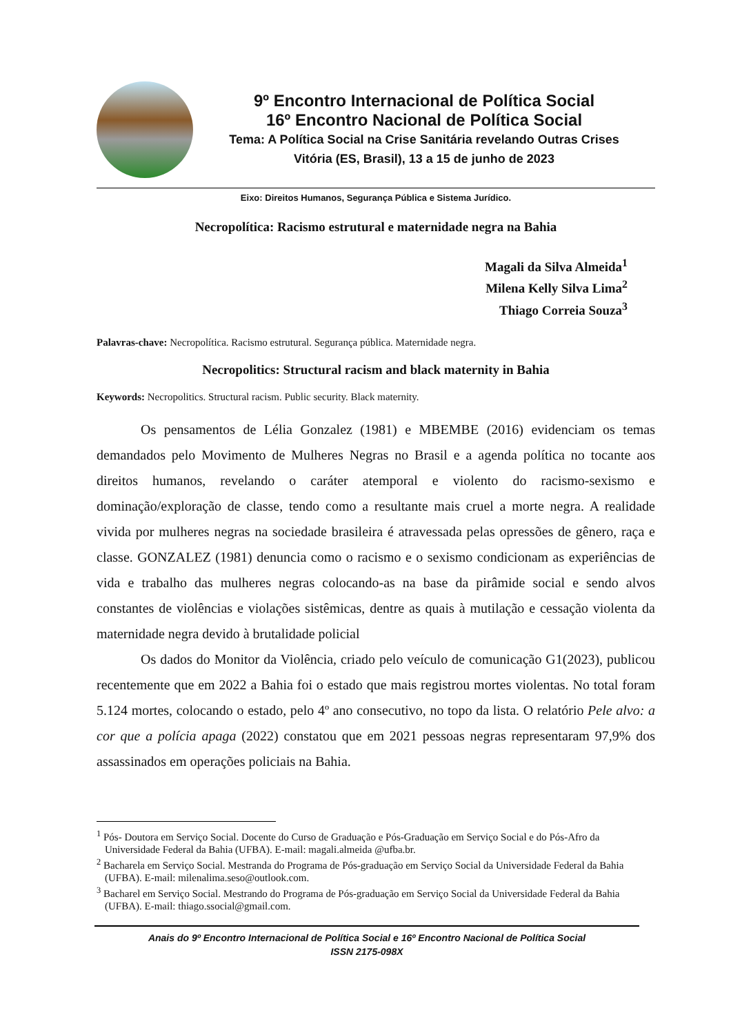9º Encontro Internacional de Política Social
16º Encontro Nacional de Política Social
Tema: A Política Social na Crise Sanitária revelando Outras Crises
Vitória (ES, Brasil), 13 a 15 de junho de 2023
Eixo: Direitos Humanos, Segurança Pública e Sistema Jurídico.
Necropolítica: Racismo estrutural e maternidade negra na Bahia
Magali da Silva Almeida<sup>1</sup>
Milena Kelly Silva Lima<sup>2</sup>
Thiago Correia Souza<sup>3</sup>
Palavras-chave: Necropolítica. Racismo estrutural. Segurança pública. Maternidade negra.
Necropolitics: Structural racism and black maternity in Bahia
Keywords: Necropolitics. Structural racism. Public security. Black maternity.
Os pensamentos de Lélia Gonzalez (1981) e MBEMBE (2016) evidenciam os temas demandados pelo Movimento de Mulheres Negras no Brasil e a agenda política no tocante aos direitos humanos, revelando o caráter atemporal e violento do racismo-sexismo e dominação/exploração de classe, tendo como a resultante mais cruel a morte negra. A realidade vivida por mulheres negras na sociedade brasileira é atravessada pelas opressões de gênero, raça e classe. GONZALEZ (1981) denuncia como o racismo e o sexismo condicionam as experiências de vida e trabalho das mulheres negras colocando-as na base da pirâmide social e sendo alvos constantes de violências e violações sistêmicas, dentre as quais à mutilação e cessação violenta da maternidade negra devido à brutalidade policial
Os dados do Monitor da Violência, criado pelo veículo de comunicação G1(2023), publicou recentemente que em 2022 a Bahia foi o estado que mais registrou mortes violentas. No total foram 5.124 mortes, colocando o estado, pelo 4º ano consecutivo, no topo da lista. O relatório Pele alvo: a cor que a polícia apaga (2022) constatou que em 2021 pessoas negras representaram 97,9% dos assassinados em operações policiais na Bahia.
<sup>1</sup> Pós- Doutora em Serviço Social. Docente do Curso de Graduação e Pós-Graduação em Serviço Social e do Pós-Afro da Universidade Federal da Bahia (UFBA). E-mail: magali.almeida @ufba.br.
<sup>2</sup> Bacharela em Serviço Social. Mestranda do Programa de Pós-graduação em Serviço Social da Universidade Federal da Bahia (UFBA). E-mail: milenalima.seso@outlook.com.
<sup>3</sup> Bacharel em Serviço Social. Mestrando do Programa de Pós-graduação em Serviço Social da Universidade Federal da Bahia (UFBA). E-mail: thiago.ssocial@gmail.com.
Anais do 9º Encontro Internacional de Política Social e 16º Encontro Nacional de Política Social
ISSN 2175-098X